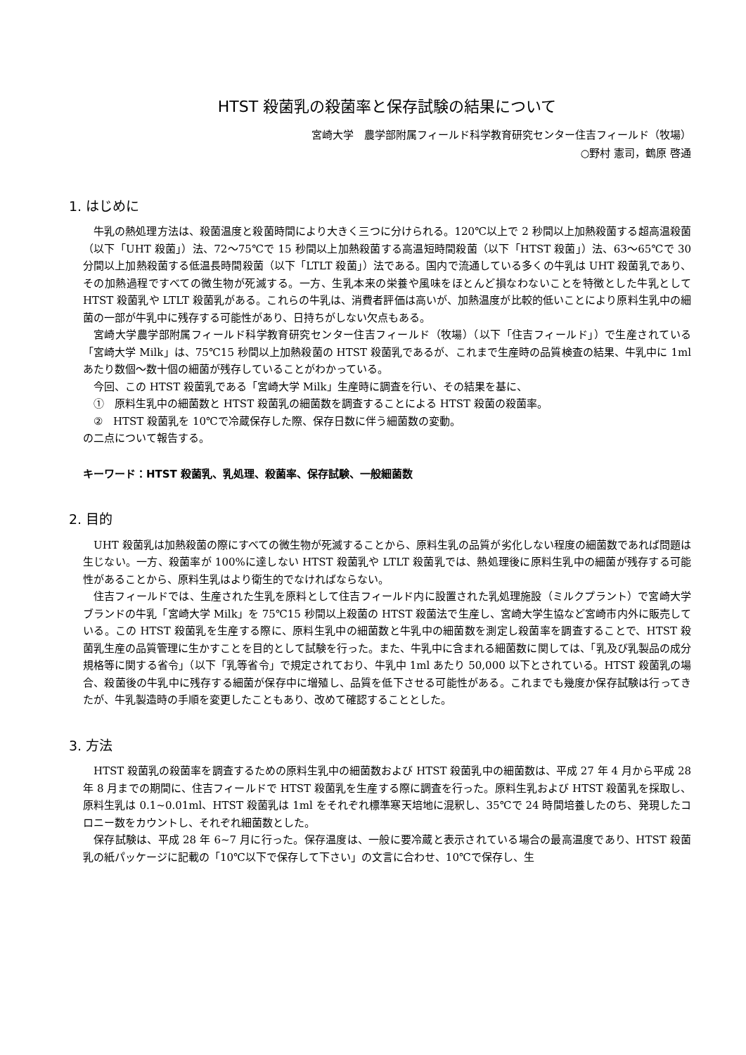HTST 殺菌乳の殺菌率と保存試験の結果について
宮崎大学　農学部附属フィールド科学教育研究センター住吉フィールド（牧場）
○野村 憲司，鶴原 啓通
1. はじめに
牛乳の熱処理方法は、殺菌温度と殺菌時間により大きく三つに分けられる。120℃以上で 2 秒間以上加熱殺菌する超高温殺菌（以下「UHT 殺菌」）法、72～75℃で 15 秒間以上加熱殺菌する高温短時間殺菌（以下「HTST 殺菌」）法、63～65℃で 30 分間以上加熱殺菌する低温長時間殺菌（以下「LTLT 殺菌」）法である。国内で流通している多くの牛乳は UHT 殺菌乳であり、その加熱過程ですべての微生物が死滅する。一方、生乳本来の栄養や風味をほとんど損なわないことを特徴とした牛乳として HTST 殺菌乳や LTLT 殺菌乳がある。これらの牛乳は、消費者評価は高いが、加熱温度が比較的低いことにより原料生乳中の細菌の一部が牛乳中に残存する可能性があり、日持ちがしない欠点もある。
宮崎大学農学部附属フィールド科学教育研究センター住吉フィールド（牧場）（以下「住吉フィールド」）で生産されている「宮崎大学 Milk」は、75℃15 秒間以上加熱殺菌の HTST 殺菌乳であるが、これまで生産時の品質検査の結果、牛乳中に 1ml あたり数個～数十個の細菌が残存していることがわかっている。
今回、この HTST 殺菌乳である「宮崎大学 Milk」生産時に調査を行い、その結果を基に、
①　原料生乳中の細菌数と HTST 殺菌乳の細菌数を調査することによる HTST 殺菌の殺菌率。
②　HTST 殺菌乳を 10℃で冷蔵保存した際、保存日数に伴う細菌数の変動。
の二点について報告する。
キーワード：HTST 殺菌乳、乳処理、殺菌率、保存試験、一般細菌数
2. 目的
UHT 殺菌乳は加熱殺菌の際にすべての微生物が死滅することから、原料生乳の品質が劣化しない程度の細菌数であれば問題は生じない。一方、殺菌率が 100%に達しない HTST 殺菌乳や LTLT 殺菌乳では、熱処理後に原料生乳中の細菌が残存する可能性があることから、原料生乳はより衛生的でなければならない。
住吉フィールドでは、生産された生乳を原料として住吉フィールド内に設置された乳処理施設（ミルクプラント）で宮崎大学ブランドの牛乳「宮崎大学 Milk」を 75℃15 秒間以上殺菌の HTST 殺菌法で生産し、宮崎大学生協など宮崎市内外に販売している。この HTST 殺菌乳を生産する際に、原料生乳中の細菌数と牛乳中の細菌数を測定し殺菌率を調査することで、HTST 殺菌乳生産の品質管理に生かすことを目的として試験を行った。また、牛乳中に含まれる細菌数に関しては、「乳及び乳製品の成分規格等に関する省令」（以下「乳等省令」で規定されており、牛乳中 1ml あたり 50,000 以下とされている。HTST 殺菌乳の場合、殺菌後の牛乳中に残存する細菌が保存中に増殖し、品質を低下させる可能性がある。これまでも幾度か保存試験は行ってきたが、牛乳製造時の手順を変更したこともあり、改めて確認することとした。
3. 方法
HTST 殺菌乳の殺菌率を調査するための原料生乳中の細菌数および HTST 殺菌乳中の細菌数は、平成 27 年 4 月から平成 28 年 8 月までの期間に、住吉フィールドで HTST 殺菌乳を生産する際に調査を行った。原料生乳および HTST 殺菌乳を採取し、原料生乳は 0.1~0.01ml、HTST 殺菌乳は 1ml をそれぞれ標準寒天培地に混釈し、35℃で 24 時間培養したのち、発現したコロニー数をカウントし、それぞれ細菌数とした。
保存試験は、平成 28 年 6~7 月に行った。保存温度は、一般に要冷蔵と表示されている場合の最高温度であり、HTST 殺菌乳の紙パッケージに記載の「10℃以下で保存して下さい」の文言に合わせ、10℃で保存し、生